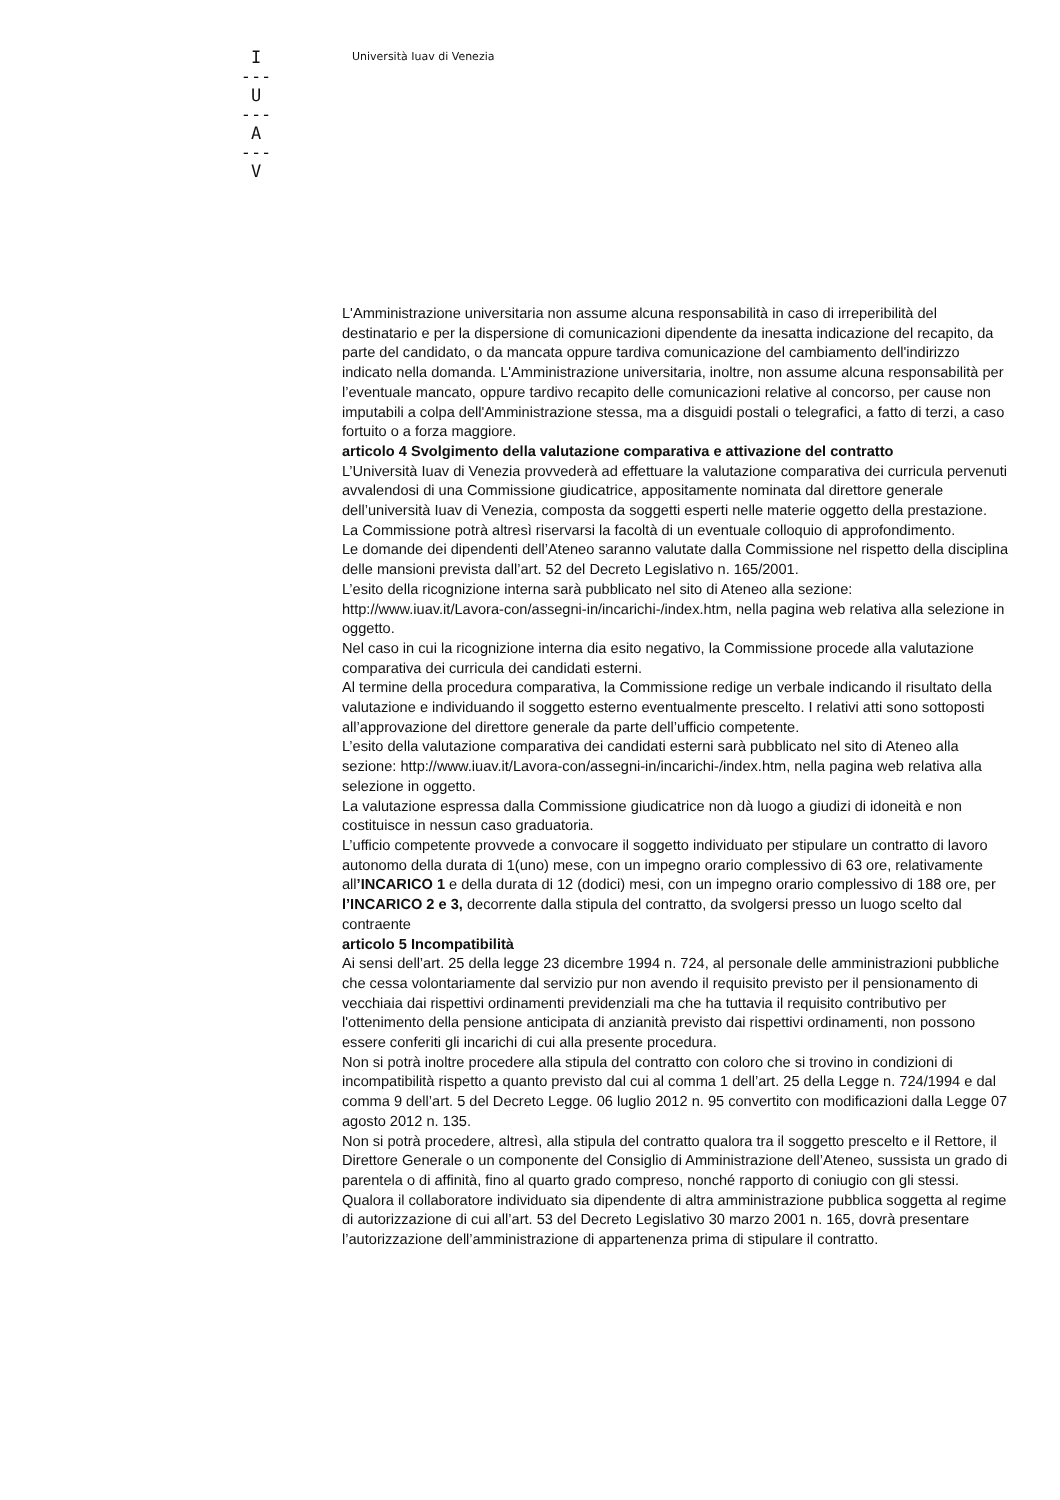I
---
U
---
A
---
V
Università Iuav di Venezia
L'Amministrazione universitaria non assume alcuna responsabilità in caso di irreperibilità del destinatario e per la dispersione di comunicazioni dipendente da inesatta indicazione del recapito, da parte del candidato, o da mancata oppure tardiva comunicazione del cambiamento dell'indirizzo indicato nella domanda. L'Amministrazione universitaria, inoltre, non assume alcuna responsabilità per l’eventuale mancato, oppure tardivo recapito delle comunicazioni relative al concorso, per cause non imputabili a colpa dell'Amministrazione stessa, ma a disguidi postali o telegrafici, a fatto di terzi, a caso fortuito o a forza maggiore.
articolo 4 Svolgimento della valutazione comparativa e attivazione del contratto
L’Università Iuav di Venezia provvederà ad effettuare la valutazione comparativa dei curricula pervenuti avvalendosi di una Commissione giudicatrice, appositamente nominata dal direttore generale dell’università Iuav di Venezia, composta da soggetti esperti nelle materie oggetto della prestazione.
La Commissione potrà altresì riservarsi la facoltà di un eventuale colloquio di approfondimento.
Le domande dei dipendenti dell’Ateneo saranno valutate dalla Commissione nel rispetto della disciplina delle mansioni prevista dall’art. 52 del Decreto Legislativo n. 165/2001.
L’esito della ricognizione interna sarà pubblicato nel sito di Ateneo alla sezione: http://www.iuav.it/Lavora-con/assegni-in/incarichi-/index.htm, nella pagina web relativa alla selezione in oggetto.
Nel caso in cui la ricognizione interna dia esito negativo, la Commissione procede alla valutazione comparativa dei curricula dei candidati esterni.
Al termine della procedura comparativa, la Commissione redige un verbale indicando il risultato della valutazione e individuando il soggetto esterno eventualmente prescelto. I relativi atti sono sottoposti all’approvazione del direttore generale da parte dell’ufficio competente.
L’esito della valutazione comparativa dei candidati esterni sarà pubblicato nel sito di Ateneo alla sezione: http://www.iuav.it/Lavora-con/assegni-in/incarichi-/index.htm, nella pagina web relativa alla selezione in oggetto.
La valutazione espressa dalla Commissione giudicatrice non dà luogo a giudizi di idoneità e non costituisce in nessun caso graduatoria.
L’ufficio competente provvede a convocare il soggetto individuato per stipulare un contratto di lavoro autonomo della durata di 1(uno) mese, con un impegno orario complessivo di 63 ore, relativamente all’INCARICO 1 e della durata di 12 (dodici) mesi, con un impegno orario complessivo di 188 ore, per l’INCARICO 2 e 3, decorrente dalla stipula del contratto, da svolgersi presso un luogo scelto dal contraente
articolo 5 Incompatibilità
Ai sensi dell’art. 25 della legge 23 dicembre 1994 n. 724, al personale delle amministrazioni pubbliche che cessa volontariamente dal servizio pur non avendo il requisito previsto per il pensionamento di vecchiaia dai rispettivi ordinamenti previdenziali ma che ha tuttavia il requisito contributivo per l'ottenimento della pensione anticipata di anzianità previsto dai rispettivi ordinamenti, non possono essere conferiti gli incarichi di cui alla presente procedura.
Non si potrà inoltre procedere alla stipula del contratto con coloro che si trovino in condizioni di incompatibilità rispetto a quanto previsto dal cui al comma 1 dell’art. 25 della Legge n. 724/1994 e dal comma 9 dell’art. 5 del Decreto Legge. 06 luglio 2012 n. 95 convertito con modificazioni dalla Legge 07 agosto 2012 n. 135.
Non si potrà procedere, altresì, alla stipula del contratto qualora tra il soggetto prescelto e il Rettore, il Direttore Generale o un componente del Consiglio di Amministrazione dell’Ateneo, sussista un grado di parentela o di affinità, fino al quarto grado compreso, nonché rapporto di coniugio con gli stessi.
Qualora il collaboratore individuato sia dipendente di altra amministrazione pubblica soggetta al regime di autorizzazione di cui all’art. 53 del Decreto Legislativo 30 marzo 2001 n. 165, dovrà presentare l’autorizzazione dell’amministrazione di appartenenza prima di stipulare il contratto.